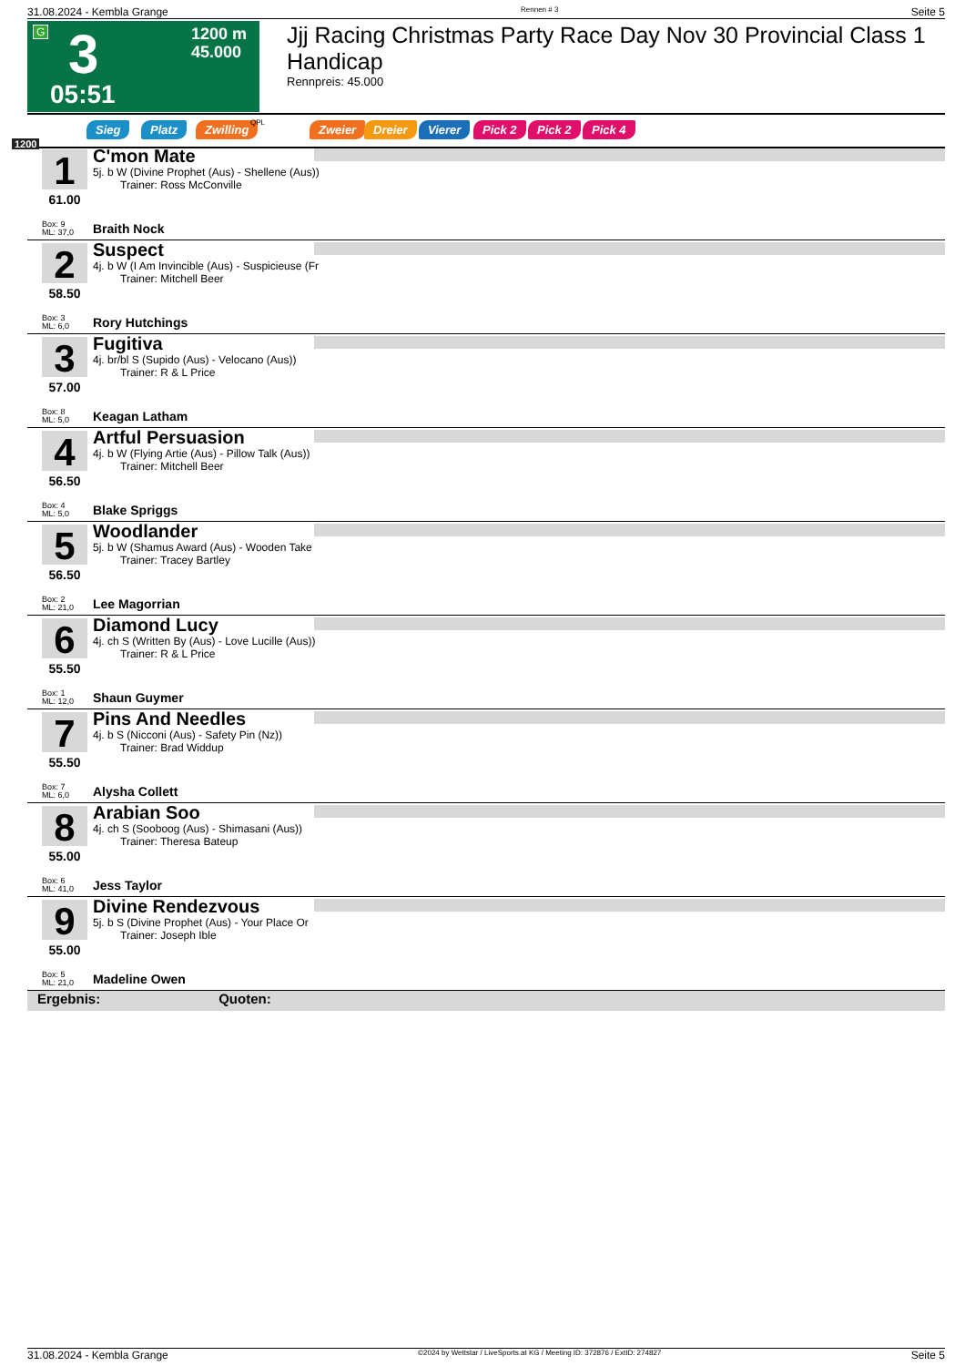31.08.2024 - Kembla Grange Rennen # 3 Seite 5
G 3 1200 m
45.000
05:51
Jjj Racing Christmas Party Race Day Nov 30 Provincial Class 1 Handicap
Rennpreis: 45.000
Sieg Platz Zwilling QPL Zweier Dreier Vierer Pick 2 Pick 2 Pick 4
1200
1
61.00
C'mon Mate
5j. b W (Divine Prophet (Aus) - Shellene (Aus))
Trainer: Ross McConville
Box: 9
ML: 37,0
Braith Nock
2
58.50
Suspect
4j. b W (I Am Invincible (Aus) - Suspicieuse (Fr
Trainer: Mitchell Beer
Box: 3
ML: 6,0
Rory Hutchings
3
57.00
Fugitiva
4j. br/bl S (Supido (Aus) - Velocano (Aus))
Trainer: R & L Price
Box: 8
ML: 5,0
Keagan Latham
4
56.50
Artful Persuasion
4j. b W (Flying Artie (Aus) - Pillow Talk (Aus))
Trainer: Mitchell Beer
Box: 4
ML: 5,0
Blake Spriggs
5
56.50
Woodlander
5j. b W (Shamus Award (Aus) - Wooden Take
Trainer: Tracey Bartley
Box: 2
ML: 21,0
Lee Magorrian
6
55.50
Diamond Lucy
4j. ch S (Written By (Aus) - Love Lucille (Aus))
Trainer: R & L Price
Box: 1
ML: 12,0
Shaun Guymer
7
55.50
Pins And Needles
4j. b S (Nicconi (Aus) - Safety Pin (Nz))
Trainer: Brad Widdup
Box: 7
ML: 6,0
Alysha Collett
8
55.00
Arabian Soo
4j. ch S (Sooboog (Aus) - Shimasani (Aus))
Trainer: Theresa Bateup
Box: 6
ML: 41,0
Jess Taylor
9
55.00
Divine Rendezvous
5j. b S (Divine Prophet (Aus) - Your Place Or
Trainer: Joseph Ible
Box: 5
ML: 21,0
Madeline Owen
Ergebnis: Quoten:
31.08.2024 - Kembla Grange ©2024 by Wettstar / LiveSports.at KG / Meeting ID: 372876 / ExtID: 274827 Seite 5